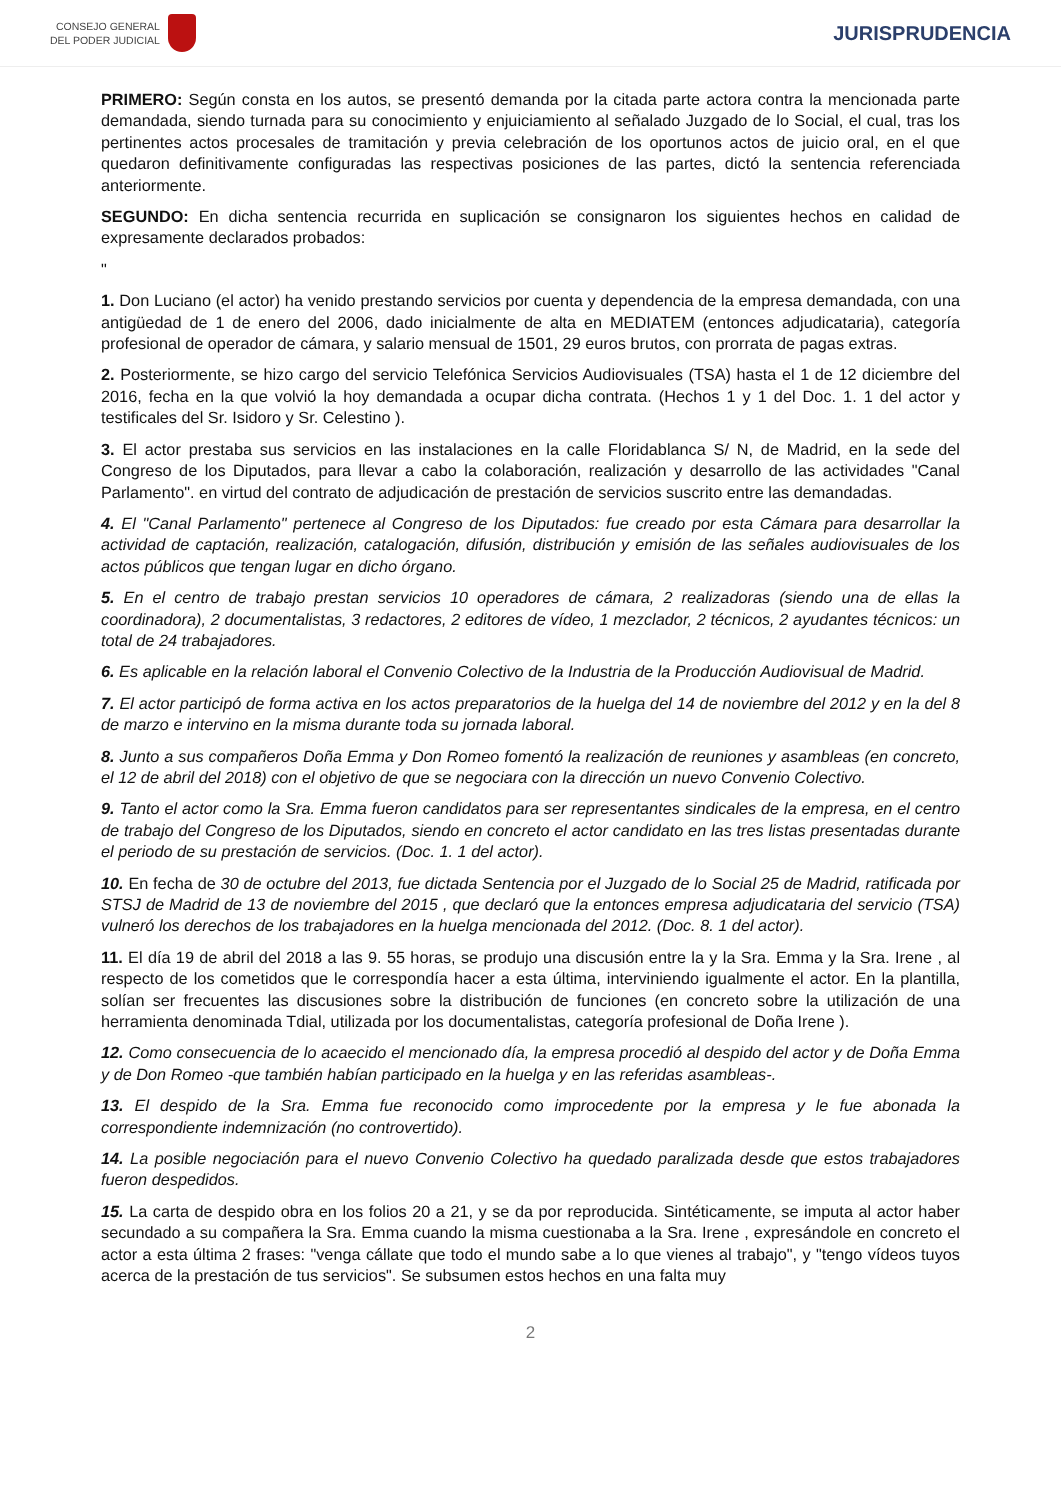CONSEJO GENERAL
DEL PODER JUDICIAL
JURISPRUDENCIA
PRIMERO: Según consta en los autos, se presentó demanda por la citada parte actora contra la mencionada parte demandada, siendo turnada para su conocimiento y enjuiciamiento al señalado Juzgado de lo Social, el cual, tras los pertinentes actos procesales de tramitación y previa celebración de los oportunos actos de juicio oral, en el que quedaron definitivamente configuradas las respectivas posiciones de las partes, dictó la sentencia referenciada anteriormente.
SEGUNDO: En dicha sentencia recurrida en suplicación se consignaron los siguientes hechos en calidad de expresamente declarados probados:
"
1. Don Luciano (el actor) ha venido prestando servicios por cuenta y dependencia de la empresa demandada, con una antigüedad de 1 de enero del 2006, dado inicialmente de alta en MEDIATEM (entonces adjudicataria), categoría profesional de operador de cámara, y salario mensual de 1501, 29 euros brutos, con prorrata de pagas extras.
2. Posteriormente, se hizo cargo del servicio Telefónica Servicios Audiovisuales (TSA) hasta el 1 de 12 diciembre del 2016, fecha en la que volvió la hoy demandada a ocupar dicha contrata. (Hechos 1 y 1 del Doc. 1. 1 del actor y testificales del Sr. Isidoro y Sr. Celestino ).
3. El actor prestaba sus servicios en las instalaciones en la calle Floridablanca S/ N, de Madrid, en la sede del Congreso de los Diputados, para llevar a cabo la colaboración, realización y desarrollo de las actividades "Canal Parlamento". en virtud del contrato de adjudicación de prestación de servicios suscrito entre las demandadas.
4. El "Canal Parlamento" pertenece al Congreso de los Diputados: fue creado por esta Cámara para desarrollar la actividad de captación, realización, catalogación, difusión, distribución y emisión de las señales audiovisuales de los actos públicos que tengan lugar en dicho órgano.
5. En el centro de trabajo prestan servicios 10 operadores de cámara, 2 realizadoras (siendo una de ellas la coordinadora), 2 documentalistas, 3 redactores, 2 editores de vídeo, 1 mezclador, 2 técnicos, 2 ayudantes técnicos: un total de 24 trabajadores.
6. Es aplicable en la relación laboral el Convenio Colectivo de la Industria de la Producción Audiovisual de Madrid.
7. El actor participó de forma activa en los actos preparatorios de la huelga del 14 de noviembre del 2012 y en la del 8 de marzo e intervino en la misma durante toda su jornada laboral.
8. Junto a sus compañeros Doña Emma y Don Romeo fomentó la realización de reuniones y asambleas (en concreto, el 12 de abril del 2018) con el objetivo de que se negociara con la dirección un nuevo Convenio Colectivo.
9. Tanto el actor como la Sra. Emma fueron candidatos para ser representantes sindicales de la empresa, en el centro de trabajo del Congreso de los Diputados, siendo en concreto el actor candidato en las tres listas presentadas durante el periodo de su prestación de servicios. (Doc. 1. 1 del actor).
10. En fecha de 30 de octubre del 2013, fue dictada Sentencia por el Juzgado de lo Social 25 de Madrid, ratificada por STSJ de Madrid de 13 de noviembre del 2015 , que declaró que la entonces empresa adjudicataria del servicio (TSA) vulneró los derechos de los trabajadores en la huelga mencionada del 2012. (Doc. 8. 1 del actor).
11. El día 19 de abril del 2018 a las 9. 55 horas, se produjo una discusión entre la y la Sra. Emma y la Sra. Irene , al respecto de los cometidos que le correspondía hacer a esta última, interviniendo igualmente el actor. En la plantilla, solían ser frecuentes las discusiones sobre la distribución de funciones (en concreto sobre la utilización de una herramienta denominada Tdial, utilizada por los documentalistas, categoría profesional de Doña Irene ).
12. Como consecuencia de lo acaecido el mencionado día, la empresa procedió al despido del actor y de Doña Emma y de Don Romeo -que también habían participado en la huelga y en las referidas asambleas-.
13. El despido de la Sra. Emma fue reconocido como improcedente por la empresa y le fue abonada la correspondiente indemnización (no controvertido).
14. La posible negociación para el nuevo Convenio Colectivo ha quedado paralizada desde que estos trabajadores fueron despedidos.
15. La carta de despido obra en los folios 20 a 21, y se da por reproducida. Sintéticamente, se imputa al actor haber secundado a su compañera la Sra. Emma cuando la misma cuestionaba a la Sra. Irene , expresándole en concreto el actor a esta última 2 frases: "venga cállate que todo el mundo sabe a lo que vienes al trabajo", y "tengo vídeos tuyos acerca de la prestación de tus servicios". Se subsumen estos hechos en una falta muy
2